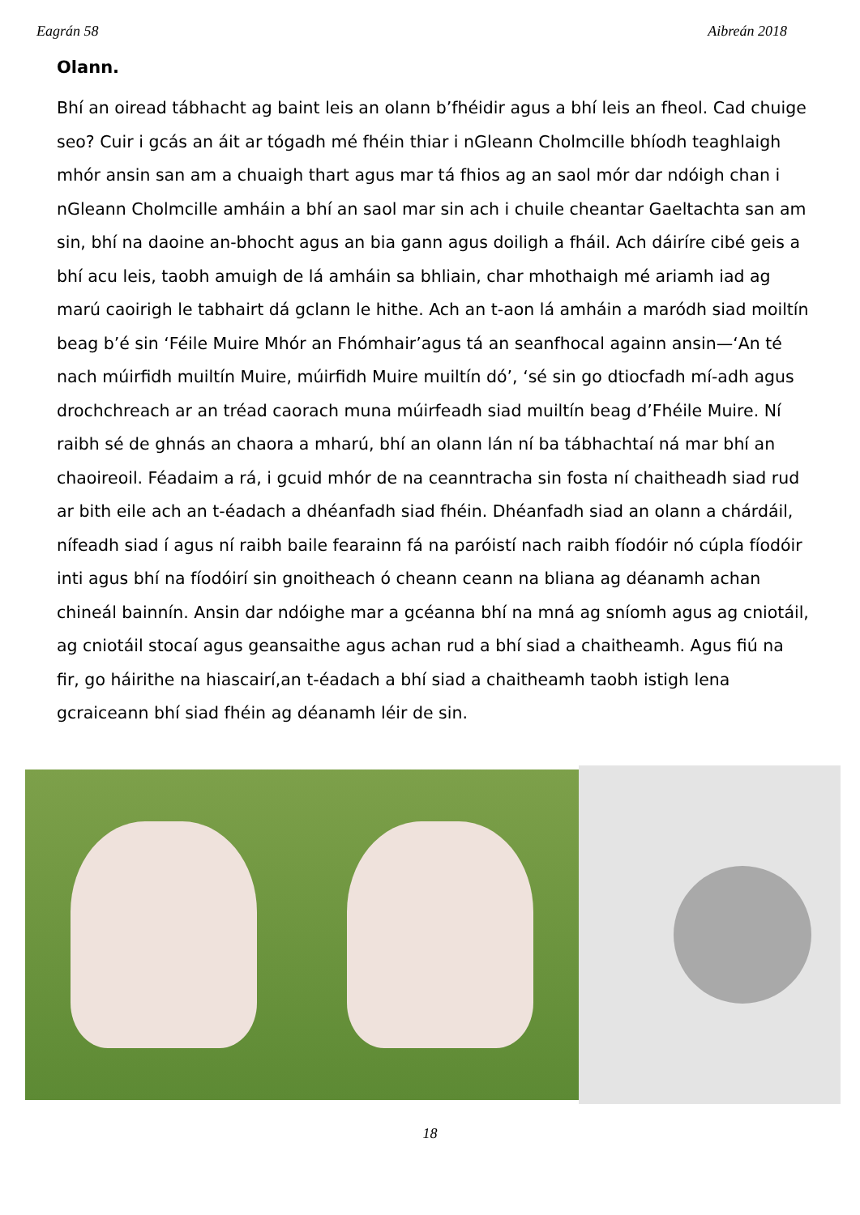Eagrán 58 Aibreán 2018
Olann.
Bhí an oiread tábhacht ag baint leis an olann b’fhéidir agus a bhí leis an fheol. Cad chuige seo? Cuir i gcás an áit ar tógadh mé fhéin thiar i nGleann Cholmcille bhíodh teaghlaigh mhór ansin san am a chuaigh thart agus mar tá fhios ag an saol mór dar ndóigh chan i nGleann Cholmcille amháin a bhí an saol mar sin ach i chuile cheantar Gaeltachta san am sin, bhí na daoine an-bhocht agus an bia gann agus doiligh a fháil. Ach dáiríre cibé geis a bhí acu leis, taobh amuigh de lá amháin sa bhliain, char mhothaigh mé ariamh iad ag marú caoirigh le tabhairt dá gclann le hithe. Ach an t-aon lá amháin a maródh siad moiltín beag b’é sin ‘Féile Muire Mhór an Fhómhair’agus tá an seanfhocal againn ansin—‘An té nach múirfidh muiltín Muire, múirfidh Muire muiltín dó’, ‘sé sin go dtiocfadh mí-adh agus drochchreach ar an tréad caorach muna múirfeadh siad muiltín beag d’Fhéile Muire. Ní raibh sé de ghnás an chaora a mharú, bhí an olann lán ní ba tábhachtaí ná mar bhí an chaoireoil. Féadaim a rá, i gcuid mhór de na ceanntracha sin fosta ní chaitheadh siad rud ar bith eile ach an t-éadach a dhéanfadh siad fhéin. Dhéanfadh siad an olann a chárdáil, nífeadh siad í agus ní raibh baile fearainn fá na paróistí nach raibh fíodóir nó cúpla fíodóir inti agus bhí na fíodóirí sin gnoitheach ó cheann ceann na bliana ag déanamh achan chineál bainnín. Ansin dar ndóighe mar a gcéanna bhí na mná ag sníomh agus ag cniotáil, ag cniotáil stocaí agus geansaithe agus achan rud a bhí siad a chaitheamh. Agus fiú na fir, go háirithe na hiascairí,an t-éadach a bhí siad a chaitheamh taobh istigh lena gcraiceann bhí siad fhéin ag déanamh léir de sin.
18